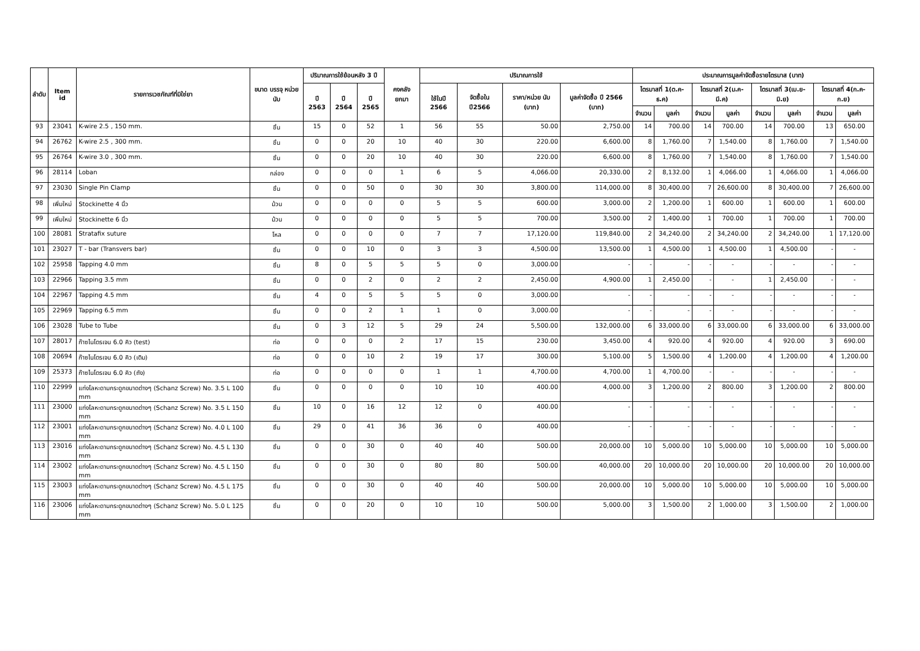| ลำดับ | Item id | รายการเวชภัณฑ์ที่มิใช่ยา | ขนาด บรรจุ หน่วยนับ | ปริมาณการใช้ย้อนหลัง 3 ปี | | | คงคลัง ยกมา | ปริมาณการใช้ | | | | ประมาณการมูลค่าจัดซื้อรายไตรมาส (บาท) | | | | | | | |
| --- | --- | --- | --- | --- | --- | --- | --- | --- | --- | --- | --- | --- | --- | --- | --- | --- | --- | --- | --- |
| | | | | ปี 2563 | ปี 2564 | ปี 2565 | | ใช้ในปี 2566 | จัดซื้อใน ปี2566 | ราคา/หน่วย นับ (บาท) | มูลค่าจัดซื้อ ปี 2566 (บาท) | ไตรมาสที่ 1(ต.ค-ธ.ค) | | ไตรมาสที่ 2(ม.ค-มี.ค) | | ไตรมาสที่ 3(เม.ย-มิ.ย) | | ไตรมาสที่ 4(ก.ค-ก.ย) | |
| | | | | | | | | | | | | จำนวน | มูลค่า | จำนวน | มูลค่า | จำนวน | มูลค่า | จำนวน | มูลค่า |
| 93 | 23041 | K-wire 2.5 , 150 mm. | ชิ้น | 15 | 0 | 52 | 1 | 56 | 55 | 50.00 | 2,750.00 | 14 | 700.00 | 14 | 700.00 | 14 | 700.00 | 13 | 650.00 |
| 94 | 26762 | K-wire 2.5 , 300 mm. | ชิ้น | 0 | 0 | 20 | 10 | 40 | 30 | 220.00 | 6,600.00 | 8 | 1,760.00 | 7 | 1,540.00 | 8 | 1,760.00 | 7 | 1,540.00 |
| 95 | 26764 | K-wire 3.0 , 300 mm. | ชิ้น | 0 | 0 | 20 | 10 | 40 | 30 | 220.00 | 6,600.00 | 8 | 1,760.00 | 7 | 1,540.00 | 8 | 1,760.00 | 7 | 1,540.00 |
| 96 | 28114 | Loban | กล่อง | 0 | 0 | 0 | 1 | 6 | 5 | 4,066.00 | 20,330.00 | 2 | 8,132.00 | 1 | 4,066.00 | 1 | 4,066.00 | 1 | 4,066.00 |
| 97 | 23030 | Single Pin Clamp | ชิ้น | 0 | 0 | 50 | 0 | 30 | 30 | 3,800.00 | 114,000.00 | 8 | 30,400.00 | 7 | 26,600.00 | 8 | 30,400.00 | 7 | 26,600.00 |
| 98 | เพิ่มใหม่ | Stockinette 4 นิ้ว | ม้วน | 0 | 0 | 0 | 0 | 5 | 5 | 600.00 | 3,000.00 | 2 | 1,200.00 | 1 | 600.00 | 1 | 600.00 | 1 | 600.00 |
| 99 | เพิ่มใหม่ | Stockinette 6 นิ้ว | ม้วน | 0 | 0 | 0 | 0 | 5 | 5 | 700.00 | 3,500.00 | 2 | 1,400.00 | 1 | 700.00 | 1 | 700.00 | 1 | 700.00 |
| 100 | 28081 | Stratafix suture | โหล | 0 | 0 | 0 | 0 | 7 | 7 | 17,120.00 | 119,840.00 | 2 | 34,240.00 | 2 | 34,240.00 | 2 | 34,240.00 | 1 | 17,120.00 |
| 101 | 23027 | T - bar (Transvers bar) | ชิ้น | 0 | 0 | 10 | 0 | 3 | 3 | 4,500.00 | 13,500.00 | 1 | 4,500.00 | 1 | 4,500.00 | 1 | 4,500.00 | - | - |
| 102 | 25958 | Tapping 4.0 mm | ชิ้น | 8 | 0 | 5 | 5 | 5 | 0 | 3,000.00 | - | - | - | - | - | - | - | - | - |
| 103 | 22966 | Tapping 3.5 mm | ชิ้น | 0 | 0 | 2 | 0 | 2 | 2 | 2,450.00 | 4,900.00 | 1 | 2,450.00 | - | - | 1 | 2,450.00 | - | - |
| 104 | 22967 | Tapping 4.5 mm | ชิ้น | 4 | 0 | 5 | 5 | 5 | 0 | 3,000.00 | - | - | - | - | - | - | - | - | - |
| 105 | 22969 | Tapping 6.5 mm | ชิ้น | 0 | 0 | 2 | 1 | 1 | 0 | 3,000.00 | - | - | - | - | - | - | - | - | - |
| 106 | 23028 | Tube to Tube | ชิ้น | 0 | 3 | 12 | 5 | 29 | 24 | 5,500.00 | 132,000.00 | 6 | 33,000.00 | 6 | 33,000.00 | 6 | 33,000.00 | 6 | 33,000.00 |
| 107 | 28017 | ก๊าซไนโตรเจน 6.0 คิว (test) | ท่อ | 0 | 0 | 0 | 2 | 17 | 15 | 230.00 | 3,450.00 | 4 | 920.00 | 4 | 920.00 | 4 | 920.00 | 3 | 690.00 |
| 108 | 20694 | ก๊าซไนโตรเจน 6.0 คิว (เติม) | ท่อ | 0 | 0 | 10 | 2 | 19 | 17 | 300.00 | 5,100.00 | 5 | 1,500.00 | 4 | 1,200.00 | 4 | 1,200.00 | 4 | 1,200.00 |
| 109 | 25373 | ก๊าซไนโตรเจน 6.0 คิว (ถัง) | ท่อ | 0 | 0 | 0 | 0 | 1 | 1 | 4,700.00 | 4,700.00 | 1 | 4,700.00 | - | - | - | - | - | - |
| 110 | 22999 | แท่งโลหะดามกระดูกขนาดต่างๆ (Schanz Screw) No. 3.5 L 100 mm | ชิ้น | 0 | 0 | 0 | 0 | 10 | 10 | 400.00 | 4,000.00 | 3 | 1,200.00 | 2 | 800.00 | 3 | 1,200.00 | 2 | 800.00 |
| 111 | 23000 | แท่งโลหะดามกระดูกขนาดต่างๆ (Schanz Screw) No. 3.5 L 150 mm | ชิ้น | 10 | 0 | 16 | 12 | 12 | 0 | 400.00 | - | - | - | - | - | - | - | - | - |
| 112 | 23001 | แท่งโลหะดามกระดูกขนาดต่างๆ (Schanz Screw) No. 4.0 L 100 mm | ชิ้น | 29 | 0 | 41 | 36 | 36 | 0 | 400.00 | - | - | - | - | - | - | - | - | - |
| 113 | 23016 | แท่งโลหะดามกระดูกขนาดต่างๆ (Schanz Screw) No. 4.5 L 130 mm | ชิ้น | 0 | 0 | 30 | 0 | 40 | 40 | 500.00 | 20,000.00 | 10 | 5,000.00 | 10 | 5,000.00 | 10 | 5,000.00 | 10 | 5,000.00 |
| 114 | 23002 | แท่งโลหะดามกระดูกขนาดต่างๆ (Schanz Screw) No. 4.5 L 150 mm | ชิ้น | 0 | 0 | 30 | 0 | 80 | 80 | 500.00 | 40,000.00 | 20 | 10,000.00 | 20 | 10,000.00 | 20 | 10,000.00 | 20 | 10,000.00 |
| 115 | 23003 | แท่งโลหะดามกระดูกขนาดต่างๆ (Schanz Screw) No. 4.5 L 175 mm | ชิ้น | 0 | 0 | 30 | 0 | 40 | 40 | 500.00 | 20,000.00 | 10 | 5,000.00 | 10 | 5,000.00 | 10 | 5,000.00 | 10 | 5,000.00 |
| 116 | 23006 | แท่งโลหะดามกระดูกขนาดต่างๆ (Schanz Screw) No. 5.0 L 125 mm | ชิ้น | 0 | 0 | 20 | 0 | 10 | 10 | 500.00 | 5,000.00 | 3 | 1,500.00 | 2 | 1,000.00 | 3 | 1,500.00 | 2 | 1,000.00 |